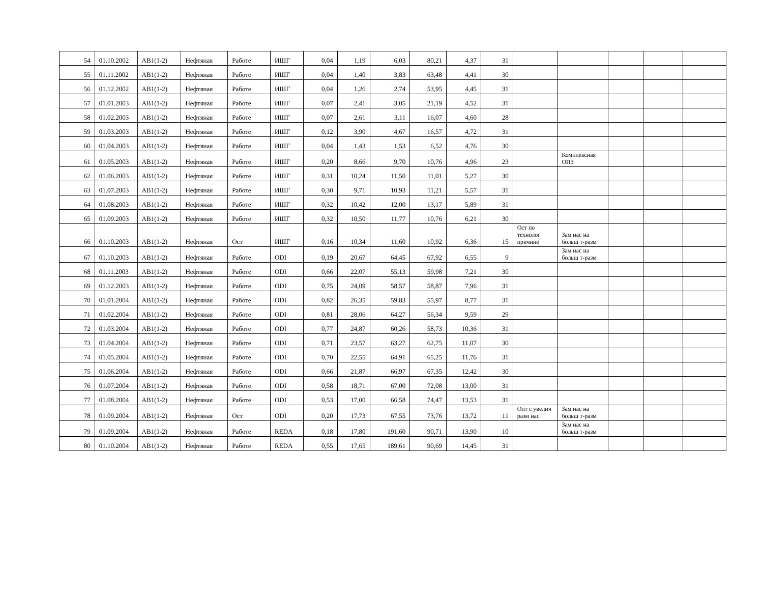| 54 | 01.10.2002 | AB1(1-2) | Нефтяная | Работе | ИШГ | 0,04 | 1,19 | 6,03 | 80,21 | 4,37 | 31 | | | | | |
| 55 | 01.11.2002 | AB1(1-2) | Нефтяная | Работе | ИШГ | 0,04 | 1,40 | 3,83 | 63,48 | 4,41 | 30 | | | | | |
| 56 | 01.12.2002 | AB1(1-2) | Нефтяная | Работе | ИШГ | 0,04 | 1,26 | 2,74 | 53,95 | 4,45 | 31 | | | | | |
| 57 | 01.01.2003 | AB1(1-2) | Нефтяная | Работе | ИШГ | 0,07 | 2,41 | 3,05 | 21,19 | 4,52 | 31 | | | | | |
| 58 | 01.02.2003 | AB1(1-2) | Нефтяная | Работе | ИШГ | 0,07 | 2,61 | 3,11 | 16,07 | 4,60 | 28 | | | | | |
| 59 | 01.03.2003 | AB1(1-2) | Нефтяная | Работе | ИШГ | 0,12 | 3,90 | 4,67 | 16,57 | 4,72 | 31 | | | | | |
| 60 | 01.04.2003 | AB1(1-2) | Нефтяная | Работе | ИШГ | 0,04 | 1,43 | 1,53 | 6,52 | 4,76 | 30 | | | | | |
| 61 | 01.05.2003 | AB1(1-2) | Нефтяная | Работе | ИШГ | 0,20 | 8,66 | 9,70 | 10,76 | 4,96 | 23 | | Комплексная ОПЗ | | | |
| 62 | 01.06.2003 | AB1(1-2) | Нефтяная | Работе | ИШГ | 0,31 | 10,24 | 11,50 | 11,01 | 5,27 | 30 | | | | | |
| 63 | 01.07.2003 | AB1(1-2) | Нефтяная | Работе | ИШГ | 0,30 | 9,71 | 10,93 | 11,21 | 5,57 | 31 | | | | | |
| 64 | 01.08.2003 | AB1(1-2) | Нефтяная | Работе | ИШГ | 0,32 | 10,42 | 12,00 | 13,17 | 5,89 | 31 | | | | | |
| 65 | 01.09.2003 | AB1(1-2) | Нефтяная | Работе | ИШГ | 0,32 | 10,50 | 11,77 | 10,76 | 6,21 | 30 | | | | | |
| 66 | 01.10.2003 | AB1(1-2) | Нефтяная | Ост | ИШГ | 0,16 | 10,34 | 11,60 | 10,92 | 6,36 | 15 | Ост по технолог причине | Зам нас на больш т-разм | | | |
| 67 | 01.10.2003 | AB1(1-2) | Нефтяная | Работе | ODI | 0,19 | 20,67 | 64,45 | 67,92 | 6,55 | 9 | | Зам нас на больш т-разм | | | |
| 68 | 01.11.2003 | AB1(1-2) | Нефтяная | Работе | ODI | 0,66 | 22,07 | 55,13 | 59,98 | 7,21 | 30 | | | | | |
| 69 | 01.12.2003 | AB1(1-2) | Нефтяная | Работе | ODI | 0,75 | 24,09 | 58,57 | 58,87 | 7,96 | 31 | | | | | |
| 70 | 01.01.2004 | AB1(1-2) | Нефтяная | Работе | ODI | 0,82 | 26,35 | 59,83 | 55,97 | 8,77 | 31 | | | | | |
| 71 | 01.02.2004 | AB1(1-2) | Нефтяная | Работе | ODI | 0,81 | 28,06 | 64,27 | 56,34 | 9,59 | 29 | | | | | |
| 72 | 01.03.2004 | AB1(1-2) | Нефтяная | Работе | ODI | 0,77 | 24,87 | 60,26 | 58,73 | 10,36 | 31 | | | | | |
| 73 | 01.04.2004 | AB1(1-2) | Нефтяная | Работе | ODI | 0,71 | 23,57 | 63,27 | 62,75 | 11,07 | 30 | | | | | |
| 74 | 01.05.2004 | AB1(1-2) | Нефтяная | Работе | ODI | 0,70 | 22,55 | 64,91 | 65,25 | 11,76 | 31 | | | | | |
| 75 | 01.06.2004 | AB1(1-2) | Нефтяная | Работе | ODI | 0,66 | 21,87 | 66,97 | 67,35 | 12,42 | 30 | | | | | |
| 76 | 01.07.2004 | AB1(1-2) | Нефтяная | Работе | ODI | 0,58 | 18,71 | 67,00 | 72,08 | 13,00 | 31 | | | | | |
| 77 | 01.08.2004 | AB1(1-2) | Нефтяная | Работе | ODI | 0,53 | 17,00 | 66,58 | 74,47 | 13,53 | 31 | | | | | |
| 78 | 01.09.2004 | AB1(1-2) | Нефтяная | Ост | ODI | 0,20 | 17,73 | 67,55 | 73,76 | 13,72 | 11 | Опт с увелич разм нас | Зам нас на больш т-разм | | | |
| 79 | 01.09.2004 | AB1(1-2) | Нефтяная | Работе | REDA | 0,18 | 17,80 | 191,60 | 90,71 | 13,90 | 10 | | Зам нас на больш т-разм | | | |
| 80 | 01.10.2004 | AB1(1-2) | Нефтяная | Работе | REDA | 0,55 | 17,65 | 189,61 | 90,69 | 14,45 | 31 | | | | | |